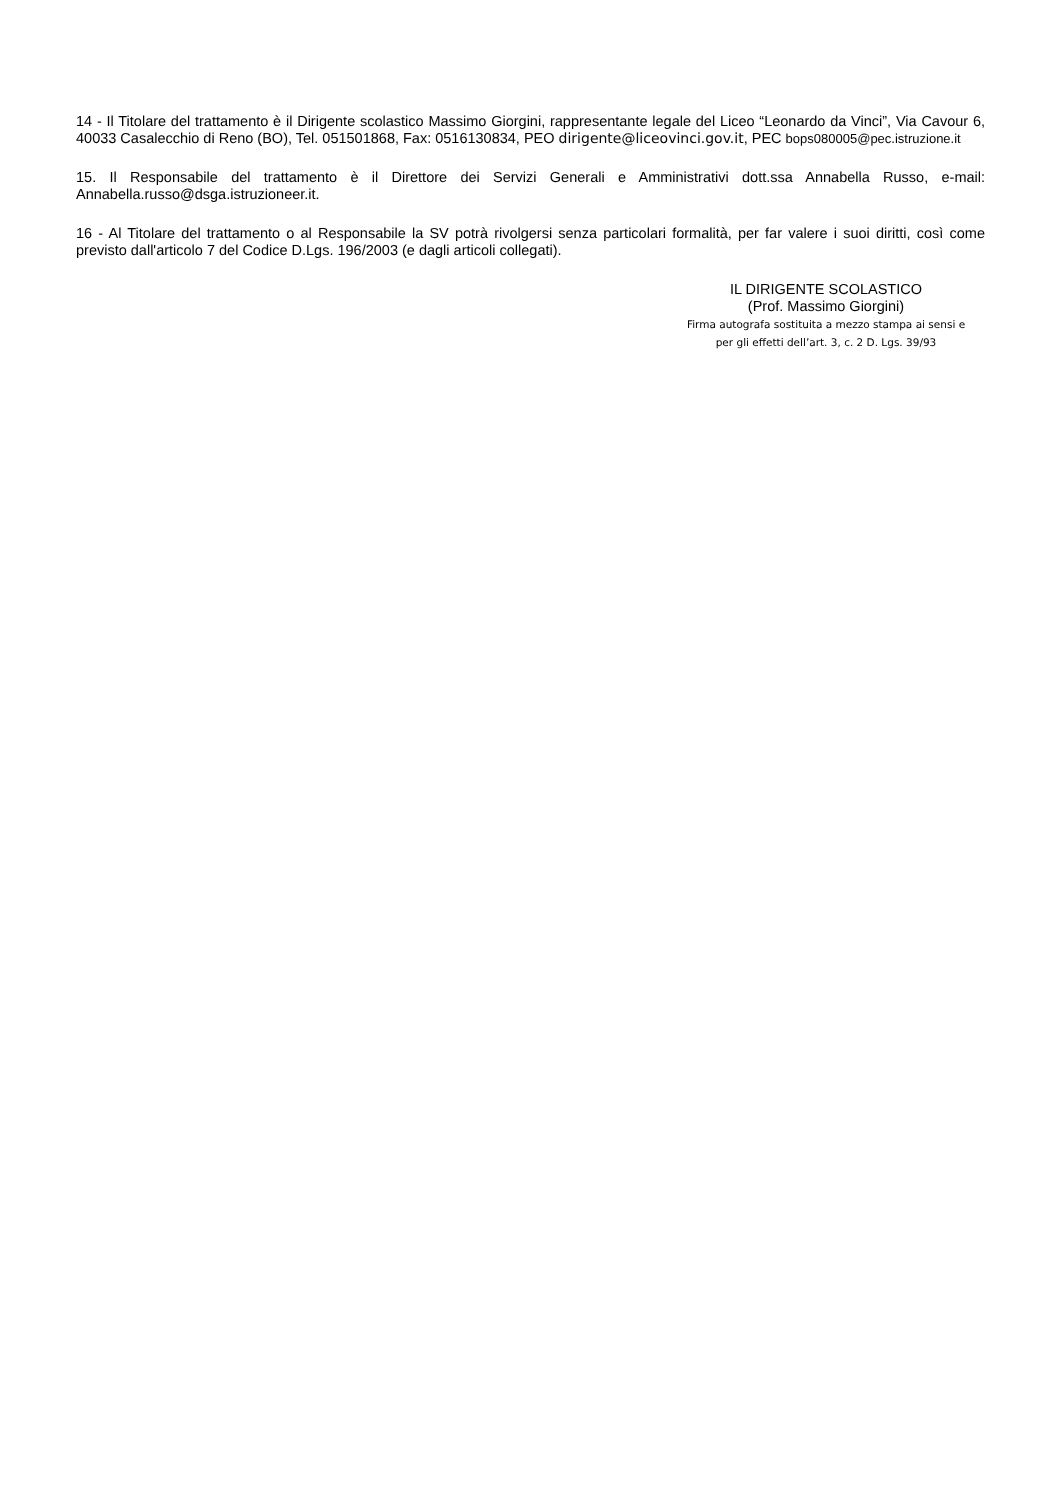14 - Il Titolare del trattamento è il Dirigente scolastico Massimo Giorgini, rappresentante legale del Liceo “Leonardo da Vinci”, Via Cavour 6, 40033 Casalecchio di Reno (BO), Tel. 051501868, Fax: 0516130834, PEO dirigente@liceovinci.gov.it, PEC bops080005@pec.istruzione.it
15. Il Responsabile del trattamento è il Direttore dei Servizi Generali e Amministrativi dott.ssa Annabella Russo, e-mail: Annabella.russo@dsga.istruzioneer.it.
16 - Al Titolare del trattamento o al Responsabile la SV potrà rivolgersi senza particolari formalità, per far valere i suoi diritti, così come previsto dall'articolo 7 del Codice D.Lgs. 196/2003 (e dagli articoli collegati).
IL DIRIGENTE SCOLASTICO
(Prof. Massimo Giorgini)
Firma autografa sostituita a mezzo stampa ai sensi e
per gli effetti dell’art. 3, c. 2 D. Lgs. 39/93